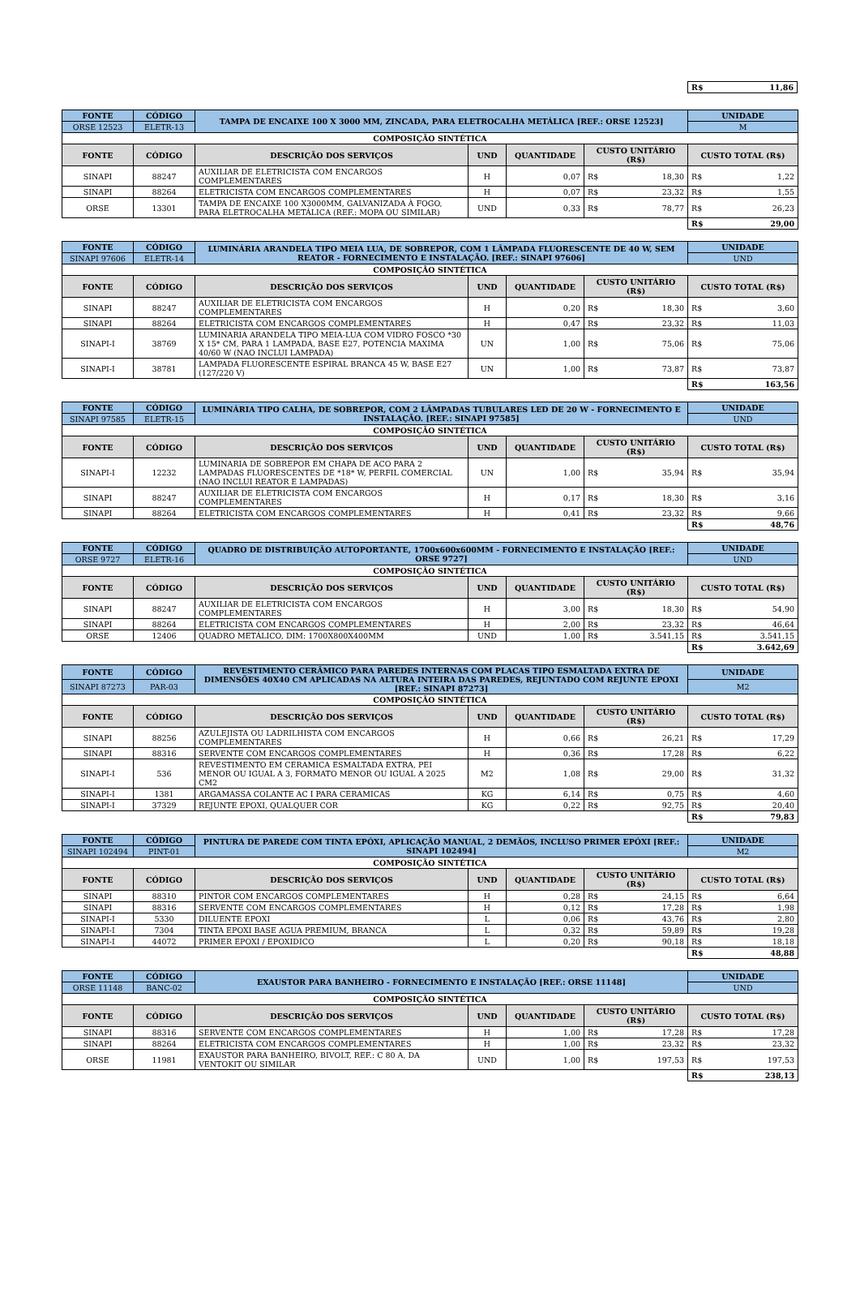| | R$ 11,86 |
| FONTE | CÓDIGO | TAMPA DE ENCAIXE 100 X 3000 MM, ZINCADA, PARA ELETROCALHA METÁLICA [REF.: ORSE 12523] | | | | UNIDADE |
| --- | --- | --- | --- | --- | --- | --- |
| ORSE 12523 | ELETR-13 | | | | | M |
| COMPOSIÇÃO SINTÉTICA | | | | | | |
| FONTE | CÓDIGO | DESCRIÇÃO DOS SERVIÇOS | UND | QUANTIDADE | CUSTO UNITÁRIO (R$) | CUSTO TOTAL (R$) |
| SINAPI | 88247 | AUXILIAR DE ELETRICISTA COM ENCARGOS COMPLEMENTARES | H | 0,07 | R$ 18,30 | R$ 1,22 |
| SINAPI | 88264 | ELETRICISTA COM ENCARGOS COMPLEMENTARES | H | 0,07 | R$ 23,32 | R$ 1,55 |
| ORSE | 13301 | TAMPA DE ENCAIXE 100 X3000MM, GALVANIZADA À FOGO, PARA ELETROCALHA METÁLICA (REF.: MOPA OU SIMILAR) | UND | 0,33 | R$ 78,77 | R$ 26,23 |
| | | | | | | R$ 29,00 |
| FONTE | CÓDIGO | LUMINÁRIA ARANDELA TIPO MEIA LUA, DE SOBREPOR, COM 1 LÂMPADA FLUORESCENTE DE 40 W, SEM REATOR - FORNECIMENTO E INSTALAÇÃO. [REF.: SINAPI 97606] | | | | UNIDADE |
| --- | --- | --- | --- | --- | --- | --- |
| SINAPI 97606 | ELETR-14 | | | | | UND |
| COMPOSIÇÃO SINTÉTICA | | | | | | |
| FONTE | CÓDIGO | DESCRIÇÃO DOS SERVIÇOS | UND | QUANTIDADE | CUSTO UNITÁRIO (R$) | CUSTO TOTAL (R$) |
| SINAPI | 88247 | AUXILIAR DE ELETRICISTA COM ENCARGOS COMPLEMENTARES | H | 0,20 | R$ 18,30 | R$ 3,60 |
| SINAPI | 88264 | ELETRICISTA COM ENCARGOS COMPLEMENTARES | H | 0,47 | R$ 23,32 | R$ 11,03 |
| SINAPI-I | 38769 | LUMINARIA ARANDELA TIPO MEIA-LUA COM VIDRO FOSCO *30 X 15* CM, PARA 1 LAMPADA, BASE E27, POTENCIA MAXIMA 40/60 W (NAO INCLUI LAMPADA) | UN | 1,00 | R$ 75,06 | R$ 75,06 |
| SINAPI-I | 38781 | LAMPADA FLUORESCENTE ESPIRAL BRANCA 45 W, BASE E27 (127/220 V) | UN | 1,00 | R$ 73,87 | R$ 73,87 |
| | | | | | | R$ 163,56 |
| FONTE | CÓDIGO | LUMINÁRIA TIPO CALHA, DE SOBREPOR, COM 2 LÂMPADAS TUBULARES LED DE 20 W - FORNECIMENTO E INSTALAÇÃO. [REF.: SINAPI 97585] | | | | UNIDADE |
| --- | --- | --- | --- | --- | --- | --- |
| SINAPI 97585 | ELETR-15 | | | | | UND |
| COMPOSIÇÃO SINTÉTICA | | | | | | |
| FONTE | CÓDIGO | DESCRIÇÃO DOS SERVIÇOS | UND | QUANTIDADE | CUSTO UNITÁRIO (R$) | CUSTO TOTAL (R$) |
| SINAPI-I | 12232 | LUMINARIA DE SOBREPOR EM CHAPA DE ACO PARA 2 LAMPADAS FLUORESCENTES DE *18* W, PERFIL COMERCIAL (NAO INCLUI REATOR E LAMPADAS) | UN | 1,00 | R$ 35,94 | R$ 35,94 |
| SINAPI | 88247 | AUXILIAR DE ELETRICISTA COM ENCARGOS COMPLEMENTARES | H | 0,17 | R$ 18,30 | R$ 3,16 |
| SINAPI | 88264 | ELETRICISTA COM ENCARGOS COMPLEMENTARES | H | 0,41 | R$ 23,32 | R$ 9,66 |
| | | | | | | R$ 48,76 |
| FONTE | CÓDIGO | QUADRO DE DISTRIBUIÇÃO AUTOPORTANTE, 1700x600x600MM - FORNECIMENTO E INSTALAÇÃO [REF.: ORSE 9727] | | | | UNIDADE |
| --- | --- | --- | --- | --- | --- | --- |
| ORSE 9727 | ELETR-16 | | | | | UND |
| COMPOSIÇÃO SINTÉTICA | | | | | | |
| FONTE | CÓDIGO | DESCRIÇÃO DOS SERVIÇOS | UND | QUANTIDADE | CUSTO UNITÁRIO (R$) | CUSTO TOTAL (R$) |
| SINAPI | 88247 | AUXILIAR DE ELETRICISTA COM ENCARGOS COMPLEMENTARES | H | 3,00 | R$ 18,30 | R$ 54,90 |
| SINAPI | 88264 | ELETRICISTA COM ENCARGOS COMPLEMENTARES | H | 2,00 | R$ 23,32 | R$ 46,64 |
| ORSE | 12406 | QUADRO METÁLICO, DIM: 1700X800X400MM | UND | 1,00 | R$ 3.541,15 | R$ 3.541,15 |
| | | | | | | R$ 3.642,69 |
| FONTE | CÓDIGO | REVESTIMENTO CERÂMICO PARA PAREDES INTERNAS COM PLACAS TIPO ESMALTADA EXTRA DE DIMENSÕES 40X40 CM APLICADAS NA ALTURA INTEIRA DAS PAREDES, REJUNTADO COM REJUNTE EPOXI [REF.: SINAPI 87273] | | | | UNIDADE |
| --- | --- | --- | --- | --- | --- | --- |
| SINAPI 87273 | PAR-03 | | | | | M2 |
| COMPOSIÇÃO SINTÉTICA | | | | | | |
| FONTE | CÓDIGO | DESCRIÇÃO DOS SERVIÇOS | UND | QUANTIDADE | CUSTO UNITÁRIO (R$) | CUSTO TOTAL (R$) |
| SINAPI | 88256 | AZULEJISTA OU LADRILHISTA COM ENCARGOS COMPLEMENTARES | H | 0,66 | R$ 26,21 | R$ 17,29 |
| SINAPI | 88316 | SERVENTE COM ENCARGOS COMPLEMENTARES | H | 0,36 | R$ 17,28 | R$ 6,22 |
| SINAPI-I | 536 | REVESTIMENTO EM CERAMICA ESMALTADA EXTRA, PEI MENOR OU IGUAL A 3, FORMATO MENOR OU IGUAL A 2025 CM2 | M2 | 1,08 | R$ 29,00 | R$ 31,32 |
| SINAPI-I | 1381 | ARGAMASSA COLANTE AC I PARA CERAMICAS | KG | 6,14 | R$ 0,75 | R$ 4,60 |
| SINAPI-I | 37329 | REJUNTE EPOXI, QUALQUER COR | KG | 0,22 | R$ 92,75 | R$ 20,40 |
| | | | | | | R$ 79,83 |
| FONTE | CÓDIGO | PINTURA DE PAREDE COM TINTA EPÓXI, APLICAÇÃO MANUAL, 2 DEMÃOS, INCLUSO PRIMER EPÓXI [REF.: SINAPI 102494] | | | | UNIDADE |
| --- | --- | --- | --- | --- | --- | --- |
| SINAPI 102494 | PINT-01 | | | | | M2 |
| COMPOSIÇÃO SINTÉTICA | | | | | | |
| FONTE | CÓDIGO | DESCRIÇÃO DOS SERVIÇOS | UND | QUANTIDADE | CUSTO UNITÁRIO (R$) | CUSTO TOTAL (R$) |
| SINAPI | 88310 | PINTOR COM ENCARGOS COMPLEMENTARES | H | 0,28 | R$ 24,15 | R$ 6,64 |
| SINAPI | 88316 | SERVENTE COM ENCARGOS COMPLEMENTARES | H | 0,12 | R$ 17,28 | R$ 1,98 |
| SINAPI-I | 5330 | DILUENTE EPOXI | L | 0,06 | R$ 43,76 | R$ 2,80 |
| SINAPI-I | 7304 | TINTA EPOXI BASE AGUA PREMIUM, BRANCA | L | 0,32 | R$ 59,89 | R$ 19,28 |
| SINAPI-I | 44072 | PRIMER EPOXI / EPOXIDICO | L | 0,20 | R$ 90,18 | R$ 18,18 |
| | | | | | | R$ 48,88 |
| FONTE | CÓDIGO | EXAUSTOR PARA BANHEIRO - FORNECIMENTO E INSTALAÇÃO [REF.: ORSE 11148] | | | | UNIDADE |
| --- | --- | --- | --- | --- | --- | --- |
| ORSE 11148 | BANC-02 | | | | | UND |
| COMPOSIÇÃO SINTÉTICA | | | | | | |
| FONTE | CÓDIGO | DESCRIÇÃO DOS SERVIÇOS | UND | QUANTIDADE | CUSTO UNITÁRIO (R$) | CUSTO TOTAL (R$) |
| SINAPI | 88316 | SERVENTE COM ENCARGOS COMPLEMENTARES | H | 1,00 | R$ 17,28 | R$ 17,28 |
| SINAPI | 88264 | ELETRICISTA COM ENCARGOS COMPLEMENTARES | H | 1,00 | R$ 23,32 | R$ 23,32 |
| ORSE | 11981 | EXAUSTOR PARA BANHEIRO, BIVOLT, REF.: C 80 A, DA VENTOKIT OU SIMILAR | UND | 1,00 | R$ 197,53 | R$ 197,53 |
| | | | | | | R$ 238,13 |